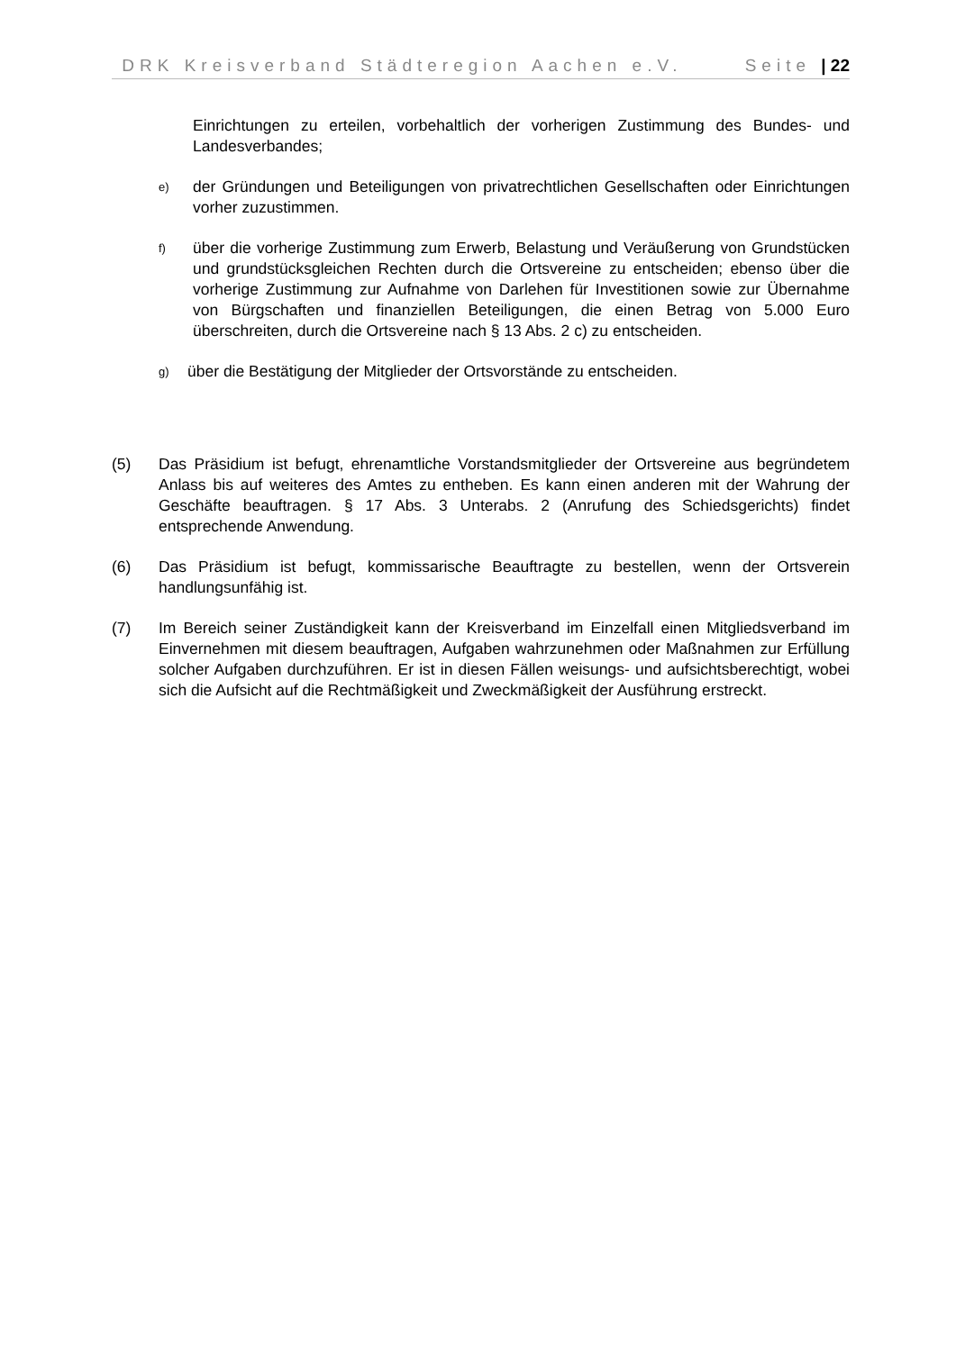DRK Kreisverband Städteregion Aachen e.V. Seite | 22
Einrichtungen zu erteilen, vorbehaltlich der vorherigen Zustimmung des Bundes- und Landesverbandes;
e)
der Gründungen und Beteiligungen von privatrechtlichen Gesellschaften oder Einrichtungen vorher zuzustimmen.
f)
über die vorherige Zustimmung zum Erwerb, Belastung und Veräußerung von Grundstücken und grundstücksgleichen Rechten durch die Ortsvereine zu entscheiden; ebenso über die vorherige Zustimmung zur Aufnahme von Darlehen für Investitionen sowie zur Übernahme von Bürgschaften und finanziellen Beteiligungen, die einen Betrag von 5.000 Euro überschreiten, durch die Ortsvereine nach § 13 Abs. 2 c) zu entscheiden.
g)
über die Bestätigung der Mitglieder der Ortsvorstände zu entscheiden.
(5) Das Präsidium ist befugt, ehrenamtliche Vorstandsmitglieder der Ortsvereine aus begründetem Anlass bis auf weiteres des Amtes zu entheben. Es kann einen anderen mit der Wahrung der Geschäfte beauftragen. § 17 Abs. 3 Unterabs. 2 (Anrufung des Schiedsgerichts) findet entsprechende Anwendung.
(6) Das Präsidium ist befugt, kommissarische Beauftragte zu bestellen, wenn der Ortsverein handlungsunfähig ist.
(7) Im Bereich seiner Zuständigkeit kann der Kreisverband im Einzelfall einen Mitgliedsverband im Einvernehmen mit diesem beauftragen, Aufgaben wahrzunehmen oder Maßnahmen zur Erfüllung solcher Aufgaben durchzuführen. Er ist in diesen Fällen weisungs- und aufsichtsberechtigt, wobei sich die Aufsicht auf die Rechtmäßigkeit und Zweckmäßigkeit der Ausführung erstreckt.